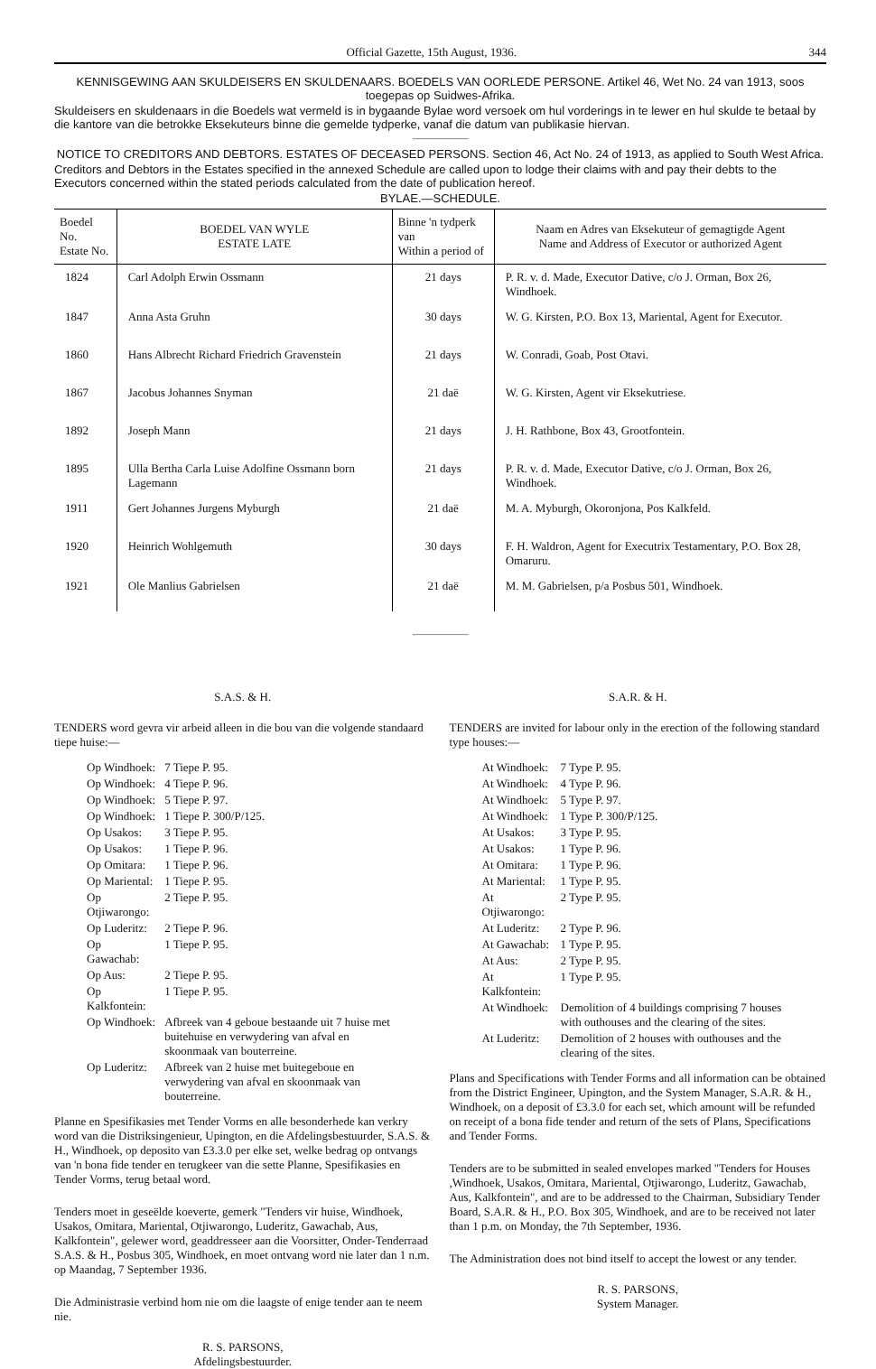Official Gazette, 15th August, 1936. 344
KENNISGEWING AAN SKULDEISERS EN SKULDENAARS. BOEDELS VAN OORLEDE PERSONE. Artikel 46, Wet No. 24 van 1913, soos toegepas op Suidwes-Afrika.
Skuldeisers en skuldenaars in die Boedels wat vermeld is in bygaande Bylae word versoek om hul vorderings in te lewer en hul skulde te betaal by die kantore van die betrokke Eksekuteurs binne die gemelde tydperke, vanaf die datum van publikasie hiervan.
NOTICE TO CREDITORS AND DEBTORS. ESTATES OF DECEASED PERSONS. Section 46, Act No. 24 of 1913, as applied to South West Africa.
Creditors and Debtors in the Estates specified in the annexed Schedule are called upon to lodge their claims with and pay their debts to the Executors concerned within the stated periods calculated from the date of publication hereof.
BYLAE.—SCHEDULE.
| Boedel No. Estate No. | BOEDEL VAN WYLE ESTATE LATE | Binne 'n tydperk van Within a period of | Naam en Adres van Eksekuteur of gemagtigde Agent Name and Address of Executor or authorized Agent |
| --- | --- | --- | --- |
| 1824 | Carl Adolph Erwin Ossmann | 21 days | P. R. v. d. Made, Executor Dative, c/o J. Orman, Box 26, Windhoek. |
| 1847 | Anna Asta Gruhn | 30 days | W. G. Kirsten, P.O. Box 13, Mariental, Agent for Executor. |
| 1860 | Hans Albrecht Richard Friedrich Gravenstein | 21 days | W. Conradi, Goab, Post Otavi. |
| 1867 | Jacobus Johannes Snyman | 21 daë | W. G. Kirsten, Agent vir Eksekutriese. |
| 1892 | Joseph Mann | 21 days | J. H. Rathbone, Box 43, Grootfontein. |
| 1895 | Ulla Bertha Carla Luise Adolfine Ossmann born Lagemann | 21 days | P. R. v. d. Made, Executor Dative, c/o J. Orman, Box 26, Windhoek. |
| 1911 | Gert Johannes Jurgens Myburgh | 21 daë | M. A. Myburgh, Okoronjona, Pos Kalkfeld. |
| 1920 | Heinrich Wohlgemuth | 30 days | F. H. Waldron, Agent for Executrix Testamentary, P.O. Box 28, Omaruru. |
| 1921 | Ole Manlius Gabrielsen | 21 daë | M. M. Gabrielsen, p/a Posbus 501, Windhoek. |
S.A.S. & H.
TENDERS word gevra vir arbeid alleen in die bou van die volgende standaard tiepe huise:—
| Op Windhoek: | 7 Tiepe P. 95. |
| Op Windhoek: | 4 Tiepe P. 96. |
| Op Windhoek: | 5 Tiepe P. 97. |
| Op Windhoek: | 1 Tiepe P. 300/P/125. |
| Op Usakos: | 3 Tiepe P. 95. |
| Op Usakos: | 1 Tiepe P. 96. |
| Op Omitara: | 1 Tiepe P. 96. |
| Op Mariental: | 1 Tiepe P. 95. |
| Op Otjiwarongo: | 2 Tiepe P. 95. |
| Op Luderitz: | 2 Tiepe P. 96. |
| Op Gawachab: | 1 Tiepe P. 95. |
| Op Aus: | 2 Tiepe P. 95. |
| Op Kalkfontein: | 1 Tiepe P. 95. |
| Op Windhoek: | Afbreek van 4 geboue bestaande uit 7 huise met buitehuise en verwydering van afval en skoonmaak van bouterreine. |
| Op Luderitz: | Afbreek van 2 huise met buitegeboue en verwydering van afval en skoonmaak van bouterreine. |
Planne en Spesifikasies met Tender Vorms en alle besonderhede kan verkry word van die Distriksingenieur, Upington, en die Afdelingsbestuurder, S.A.S. & H., Windhoek, op deposito van £3.3.0 per elke set, welke bedrag op ontvangs van 'n bona fide tender en terugkeer van die sette Planne, Spesifikasies en Tender Vorms, terug betaal word.
Tenders moet in geseëlde koeverte, gemerk "Tenders vir huise, Windhoek, Usakos, Omitara, Mariental, Otjiwarongo, Luderitz, Gawachab, Aus, Kalkfontein", gelewer word, geaddresseer aan die Voorsitter, Onder-Tenderraad S.A.S. & H., Posbus 305, Windhoek, en moet ontvang word nie later dan 1 n.m. op Maandag, 7 September 1936.
Die Administrasie verbind hom nie om die laagste of enige tender aan te neem nie.
R. S. PARSONS,
Afdelingsbestuurder.
S.A.R. & H.
TENDERS are invited for labour only in the erection of the following standard type houses:—
| At Windhoek: | 7 Type P. 95. |
| At Windhoek: | 4 Type P. 96. |
| At Windhoek: | 5 Type P. 97. |
| At Windhoek: | 1 Type P. 300/P/125. |
| At Usakos: | 3 Type P. 95. |
| At Usakos: | 1 Type P. 96. |
| At Omitara: | 1 Type P. 96. |
| At Mariental: | 1 Type P. 95. |
| At Otjiwarongo: | 2 Type P. 95. |
| At Luderitz: | 2 Type P. 96. |
| At Gawachab: | 1 Type P. 95. |
| At Aus: | 2 Type P. 95. |
| At Kalkfontein: | 1 Type P. 95. |
| At Windhoek: | Demolition of 4 buildings comprising 7 houses with outhouses and the clearing of the sites. |
| At Luderitz: | Demolition of 2 houses with outhouses and the clearing of the sites. |
Plans and Specifications with Tender Forms and all information can be obtained from the District Engineer, Upington, and the System Manager, S.A.R. & H., Windhoek, on a deposit of £3.3.0 for each set, which amount will be refunded on receipt of a bona fide tender and return of the sets of Plans, Specifications and Tender Forms.
Tenders are to be submitted in sealed envelopes marked "Tenders for Houses ,Windhoek, Usakos, Omitara, Mariental, Otjiwarongo, Luderitz, Gawachab, Aus, Kalkfontein", and are to be addressed to the Chairman, Subsidiary Tender Board, S.A.R. & H., P.O. Box 305, Windhoek, and are to be received not later than 1 p.m. on Monday, the 7th September, 1936.
The Administration does not bind itself to accept the lowest or any tender.
R. S. PARSONS,
System Manager.